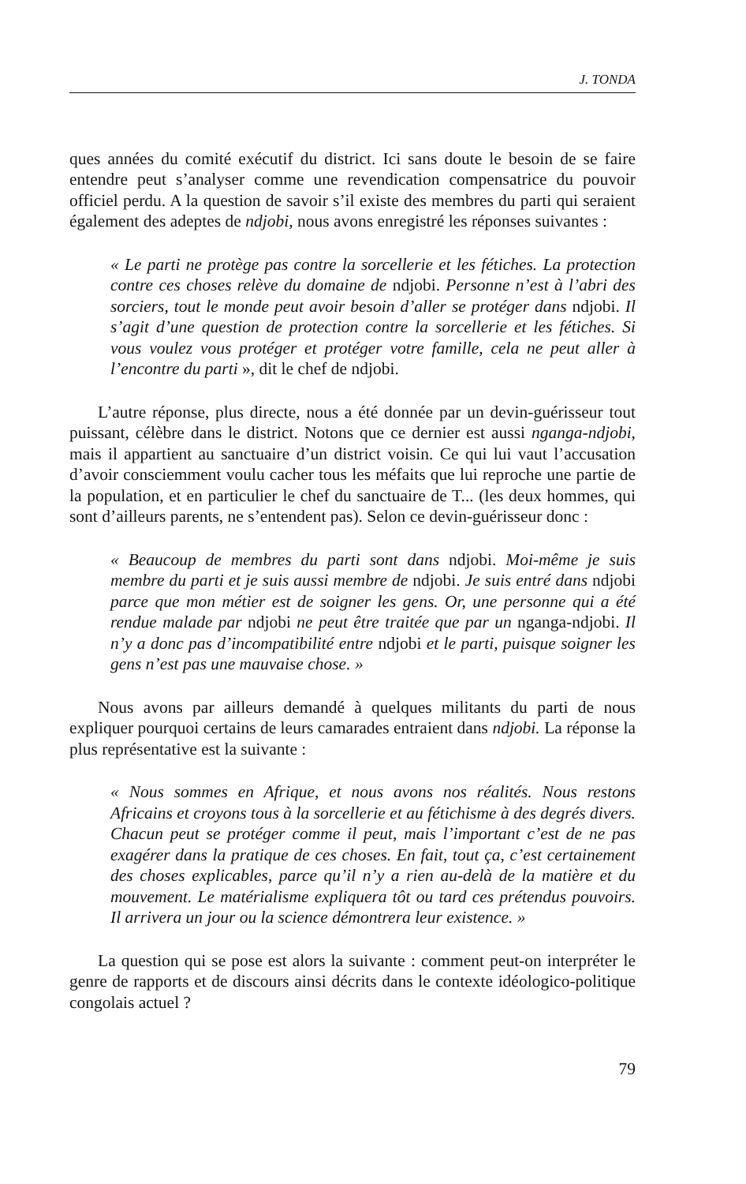J. TONDA
ques années du comité exécutif du district. Ici sans doute le besoin de se faire entendre peut s’analyser comme une revendication compensatrice du pouvoir officiel perdu. A la question de savoir s’il existe des membres du parti qui seraient également des adeptes de ndjobi, nous avons enregistré les réponses suivantes :
« Le parti ne protège pas contre la sorcellerie et les fétiches. La protection contre ces choses relève du domaine de ndjobi. Personne n’est à l’abri des sorciers, tout le monde peut avoir besoin d’aller se protéger dans ndjobi. Il s’agit d’une question de protection contre la sorcellerie et les fétiches. Si vous voulez vous protéger et protéger votre famille, cela ne peut aller à l’encontre du parti », dit le chef de ndjobi.
L’autre réponse, plus directe, nous a été donnée par un devin-guérisseur tout puissant, célèbre dans le district. Notons que ce dernier est aussi nganga-ndjobi, mais il appartient au sanctuaire d’un district voisin. Ce qui lui vaut l’accusation d’avoir consciemment voulu cacher tous les méfaits que lui reproche une partie de la population, et en particulier le chef du sanctuaire de T... (les deux hommes, qui sont d’ailleurs parents, ne s’entendent pas). Selon ce devin-guérisseur donc :
« Beaucoup de membres du parti sont dans ndjobi. Moi-même je suis membre du parti et je suis aussi membre de ndjobi. Je suis entré dans ndjobi parce que mon métier est de soigner les gens. Or, une personne qui a été rendue malade par ndjobi ne peut être traitée que par un nganga-ndjobi. Il n’y a donc pas d’incompatibilité entre ndjobi et le parti, puisque soigner les gens n’est pas une mauvaise chose. »
Nous avons par ailleurs demandé à quelques militants du parti de nous expliquer pourquoi certains de leurs camarades entraient dans ndjobi. La réponse la plus représentative est la suivante :
« Nous sommes en Afrique, et nous avons nos réalités. Nous restons Africains et croyons tous à la sorcellerie et au fétichisme à des degrés divers. Chacun peut se protéger comme il peut, mais l’important c’est de ne pas exagérer dans la pratique de ces choses. En fait, tout ça, c’est certainement des choses explicables, parce qu’il n’y a rien au-delà de la matière et du mouvement. Le matérialisme expliquera tôt ou tard ces prétendus pouvoirs. Il arrivera un jour ou la science démontrera leur existence. »
La question qui se pose est alors la suivante : comment peut-on interpréter le genre de rapports et de discours ainsi décrits dans le contexte idéologico-politique congolais actuel ?
79